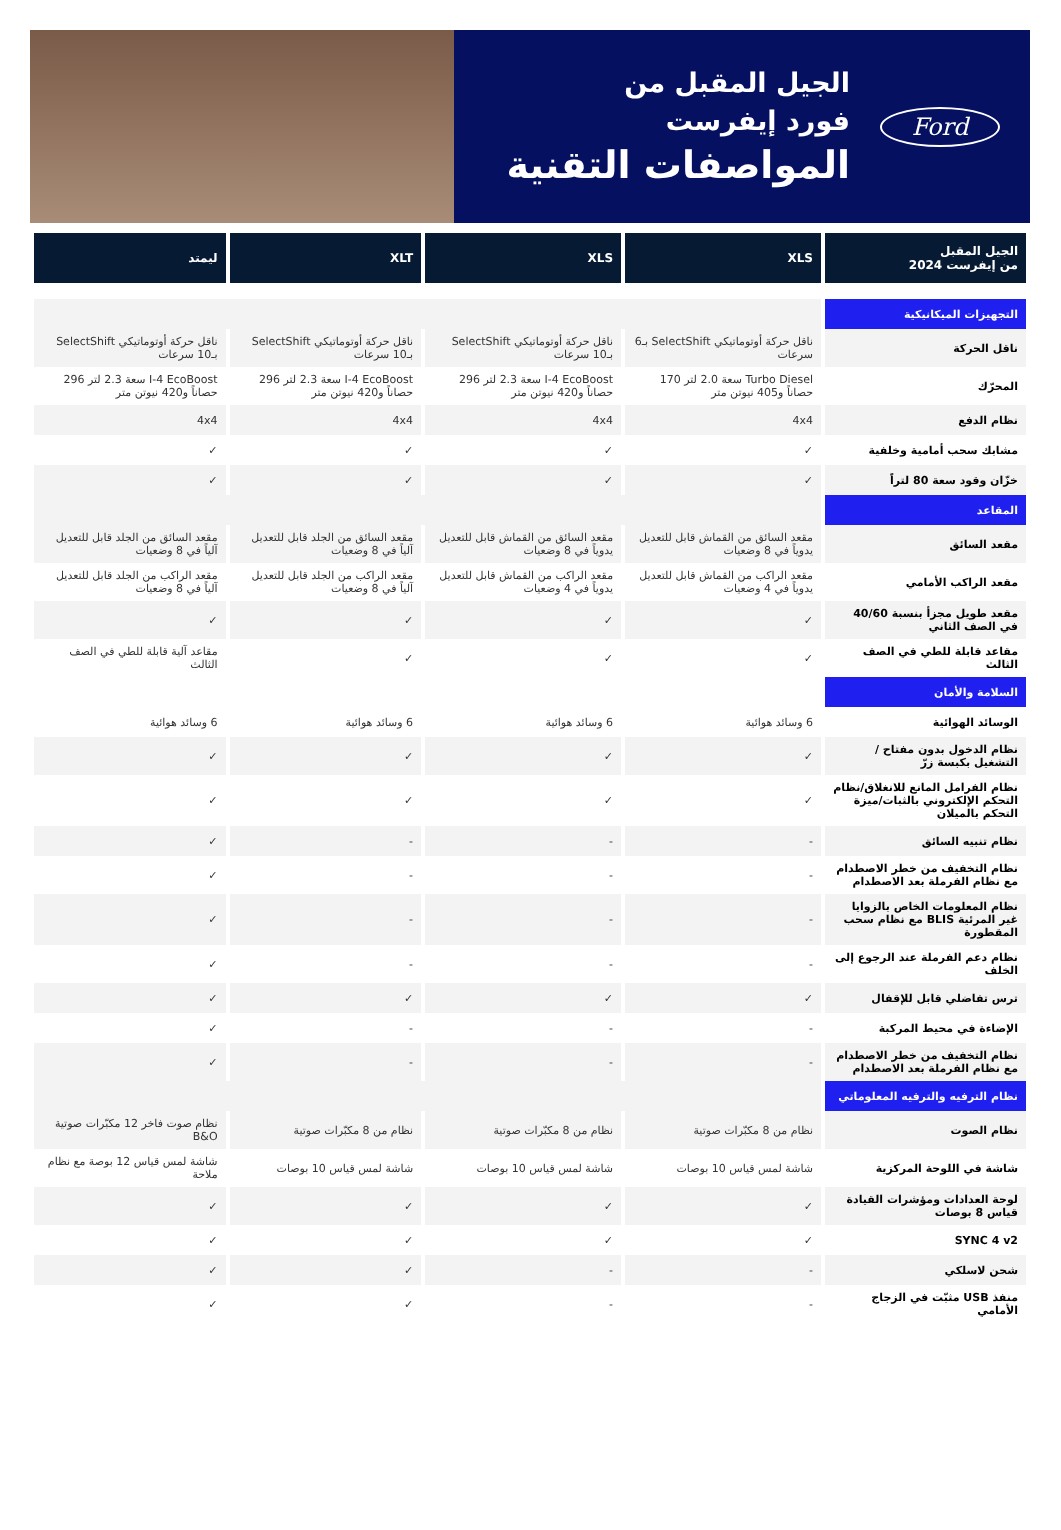Ford
الجيل المقبل من
فورد إيفرست
المواصفات التقنية
| الجيل المقبل من إيفرست 2024 | XLS | XLS | XLT | ليمتد |
| --- | --- | --- | --- | --- |
| التجهيزات الميكانيكية | | | | |
| ناقل الحركة | ناقل حركة أوتوماتيكي SelectShift بـ6 سرعات | ناقل حركة أوتوماتيكي SelectShift بـ10 سرعات | ناقل حركة أوتوماتيكي SelectShift بـ10 سرعات | ناقل حركة أوتوماتيكي SelectShift بـ10 سرعات |
| المحرّك | Turbo Diesel سعة 2.0 لتر 170 حصاناً و405 نيوتن متر | I-4 EcoBoost سعة 2.3 لتر 296 حصاناً و420 نيوتن متر | I-4 EcoBoost سعة 2.3 لتر 296 حصاناً و420 نيوتن متر | I-4 EcoBoost سعة 2.3 لتر 296 حصاناً و420 نيوتن متر |
| نظام الدفع | 4x4 | 4x4 | 4x4 | 4x4 |
| مشابك سحب أمامية وخلفية | ✓ | ✓ | ✓ | ✓ |
| خزّان وقود سعة 80 لتراً | ✓ | ✓ | ✓ | ✓ |
| المقاعد | | | | |
| مقعد السائق | مقعد السائق من القماش قابل للتعديل يدوياً في 8 وضعيات | مقعد السائق من القماش قابل للتعديل يدوياً في 8 وضعيات | مقعد السائق من الجلد قابل للتعديل آلياً في 8 وضعيات | مقعد السائق من الجلد قابل للتعديل آلياً في 8 وضعيات |
| مقعد الراكب الأمامي | مقعد الراكب من القماش قابل للتعديل يدوياً في 4 وضعيات | مقعد الراكب من القماش قابل للتعديل يدوياً في 4 وضعيات | مقعد الراكب من الجلد قابل للتعديل آلياً في 8 وضعيات | مقعد الراكب من الجلد قابل للتعديل آلياً في 8 وضعيات |
| مقعد طويل مجزأ بنسبة 40/60 في الصف الثاني | ✓ | ✓ | ✓ | ✓ |
| مقاعد قابلة للطي في الصف الثالث | ✓ | ✓ | ✓ | مقاعد آلية قابلة للطي في الصف الثالث |
| السلامة والأمان | | | | |
| الوسائد الهوائية | 6 وسائد هوائية | 6 وسائد هوائية | 6 وسائد هوائية | 6 وسائد هوائية |
| نظام الدخول بدون مفتاح /التشغيل بكبسة زرّ | ✓ | ✓ | ✓ | ✓ |
| نظام الفرامل المانع للانغلاق/نظام التحكم الإلكتروني بالثبات/ميزة التحكم بالميلان | ✓ | ✓ | ✓ | ✓ |
| نظام تنبيه السائق | - | - | - | ✓ |
| نظام التخفيف من خطر الاصطدام مع نظام الفرملة بعد الاصطدام | - | - | - | ✓ |
| نظام المعلومات الخاص بالزوايا غير المرئية BLIS مع نظام سحب المقطورة | - | - | - | ✓ |
| نظام دعم الفرملة عند الرجوع إلى الخلف | - | - | - | ✓ |
| ترس تفاضلي قابل للإقفال | ✓ | ✓ | ✓ | ✓ |
| الإضاءة في محيط المركبة | - | - | - | ✓ |
| نظام التخفيف من خطر الاصطدام مع نظام الفرملة بعد الاصطدام | - | - | - | ✓ |
| نظام الترفيه والترفيه المعلوماتي | | | | |
| نظام الصوت | نظام من 8 مكبّرات صوتية | نظام من 8 مكبّرات صوتية | نظام من 8 مكبّرات صوتية | نظام صوت فاخر 12 مكبّرات صوتية B&O |
| شاشة في اللوحة المركزية | شاشة لمس قياس 10 بوصات | شاشة لمس قياس 10 بوصات | شاشة لمس قياس 10 بوصات | شاشة لمس قياس 12 بوصة مع نظام ملاحة |
| لوحة العدادات ومؤشرات القيادة قياس 8 بوصات | ✓ | ✓ | ✓ | ✓ |
| SYNC 4 v2 | ✓ | ✓ | ✓ | ✓ |
| شحن لاسلكي | - | - | ✓ | ✓ |
| منفذ USB مثبّت في الزجاج الأمامي | - | - | ✓ | ✓ |